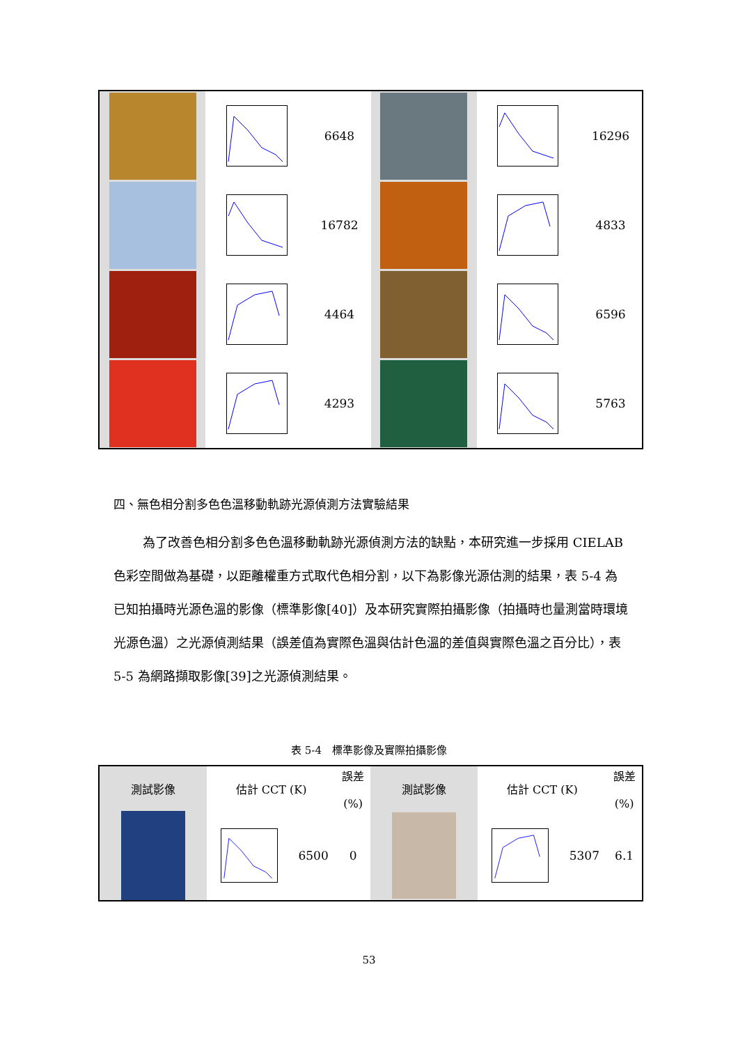| | | 6648 | | | 16296 |
| | | 16782 | | | 4833 |
| | | 4464 | | | 6596 |
| | | 4293 | | | 5763 |
四、無色相分割多色色溫移動軌跡光源偵測方法實驗結果
為了改善色相分割多色色溫移動軌跡光源偵測方法的缺點，本研究進一步採用 CIELAB 色彩空間做為基礎，以距離權重方式取代色相分割，以下為影像光源估測的結果，表 5-4 為已知拍攝時光源色溫的影像（標準影像[40]）及本研究實際拍攝影像（拍攝時也量測當時環境光源色溫）之光源偵測結果（誤差值為實際色溫與估計色溫的差值與實際色溫之百分比），表 5-5 為網路擷取影像[39]之光源偵測結果。
表 5-4　標準影像及實際拍攝影像
| 測試影像 | 估計 CCT (K) | | 誤差 (%) | 測試影像 | 估計 CCT (K) | | 誤差 (%) |
| --- | --- | --- | --- | --- | --- | --- | --- |
| | | 6500 | 0 | | | 5307 | 6.1 |
53